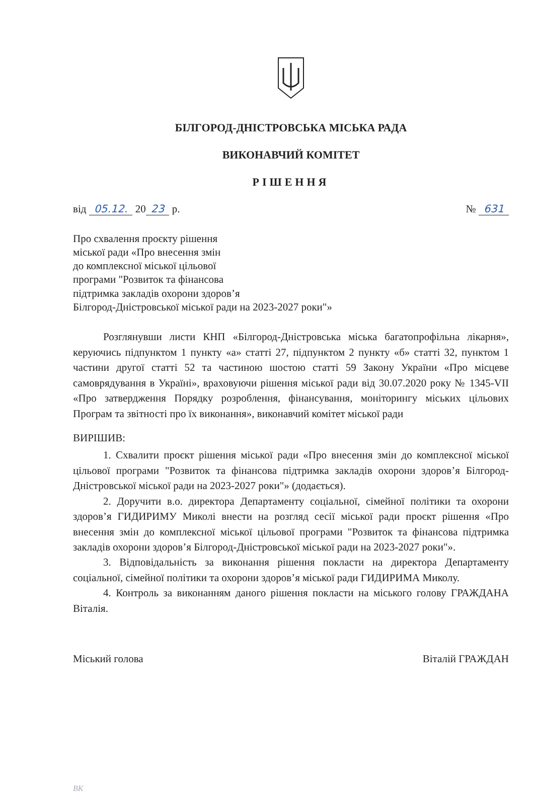БІЛГОРОД-ДНІСТРОВСЬКА МІСЬКА РАДА
ВИКОНАВЧИЙ КОМІТЕТ
РІШЕННЯ
від 05.12. 20 23 р. № 631
Про схвалення проєкту рішення
міської ради «Про внесення змін
до комплексної міської цільової
програми "Розвиток та фінансова
підтримка закладів охорони здоров’я
Білгород-Дністровської міської ради на 2023-2027 роки"»
Розглянувши листи КНП «Білгород-Дністровська міська багатопрофільна лікарня», керуючись підпунктом 1 пункту «а» статті 27, підпунктом 2 пункту «б» статті 32, пунктом 1 частини другої статті 52 та частиною шостою статті 59 Закону України «Про місцеве самоврядування в Україні», враховуючи рішення міської ради від 30.07.2020 року № 1345-VІІ «Про затвердження Порядку розроблення, фінансування, моніторингу міських цільових Програм та звітності про їх виконання», виконавчий комітет міської ради
ВИРІШИВ:
1. Схвалити проєкт рішення міської ради «Про внесення змін до комплексної міської цільової програми "Розвиток та фінансова підтримка закладів охорони здоров’я Білгород-Дністровської міської ради на 2023-2027 роки"» (додається).
2. Доручити в.о. директора Департаменту соціальної, сімейної політики та охорони здоров’я ГИДИРИМУ Миколі внести на розгляд сесії міської ради проєкт рішення «Про внесення змін до комплексної міської цільової програми "Розвиток та фінансова підтримка закладів охорони здоров’я Білгород-Дністровської міської ради на 2023-2027 роки"».
3. Відповідальність за виконання рішення покласти на директора Департаменту соціальної, сімейної політики та охорони здоров’я міської ради ГИДИРИМА Миколу.
4. Контроль за виконанням даного рішення покласти на міського голову ГРАЖДАНА Віталія.
Міський голова Віталій ГРАЖДАН
ВК